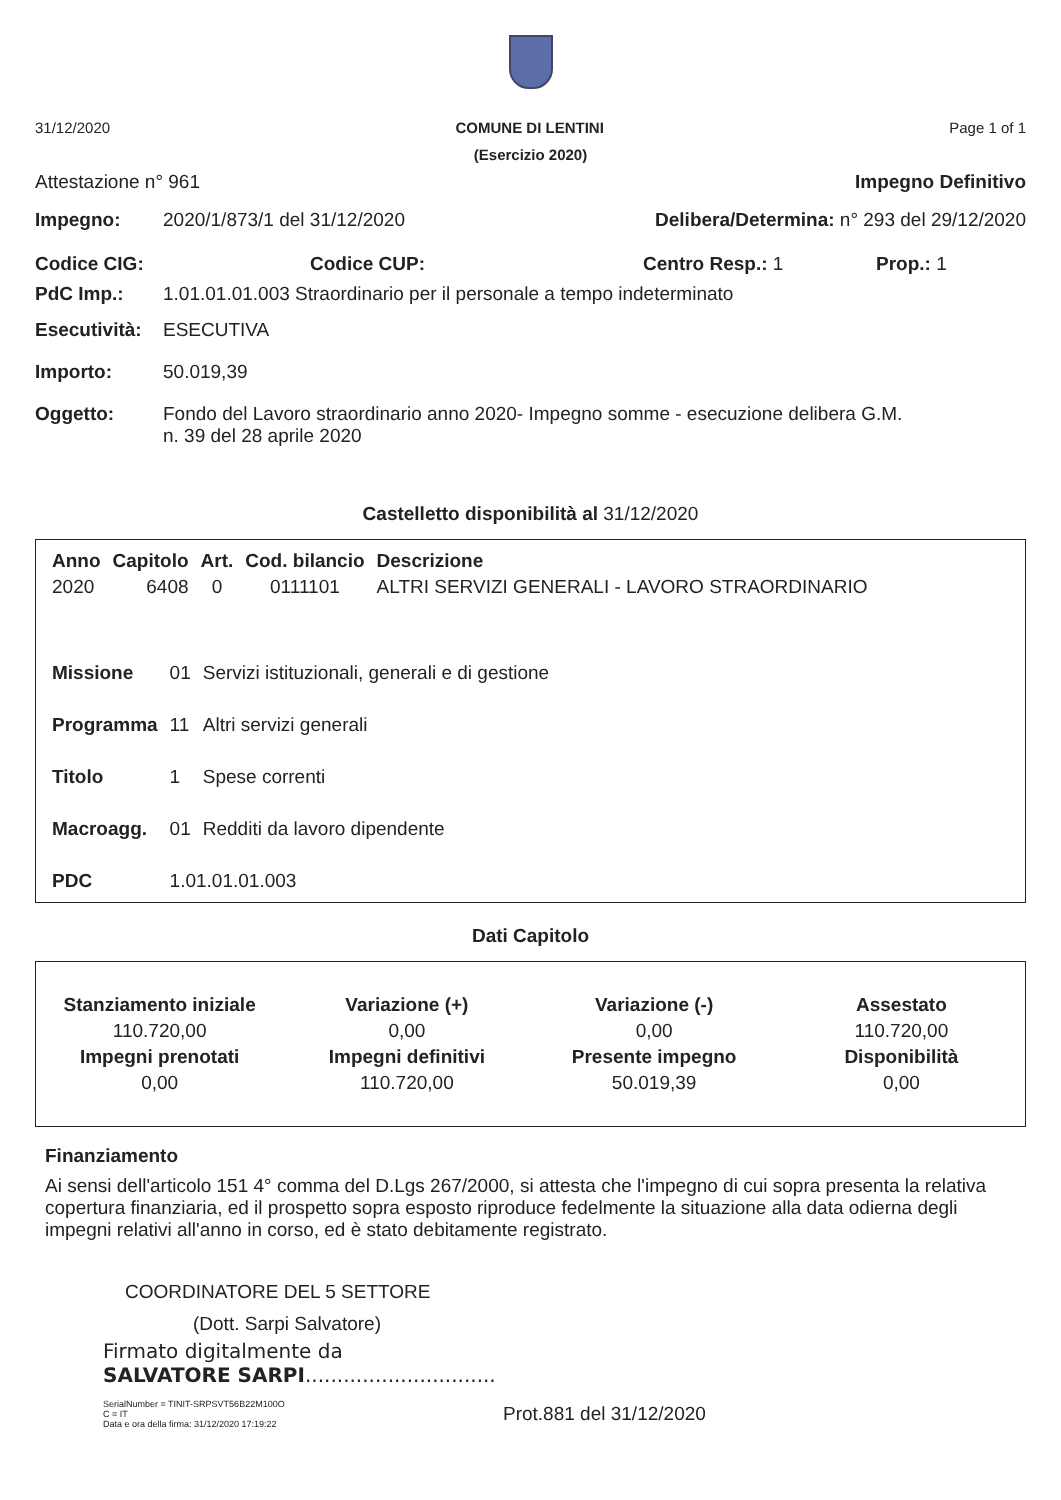31/12/2020 COMUNE DI LENTINI Page 1 of 1
(Esercizio 2020)
Attestazione n° 961 Impegno Definitivo
Impegno: 2020/1/873/1 del 31/12/2020 Delibera/Determina: n° 293 del 29/12/2020
Codice CIG: Codice CUP: Centro Resp.: 1 Prop.: 1
PdC Imp.: 1.01.01.01.003 Straordinario per il personale a tempo indeterminato
Esecutività: ESECUTIVA
Importo: 50.019,39
Oggetto: Fondo del Lavoro straordinario anno 2020- Impegno somme - esecuzione delibera G.M.
n. 39 del 28 aprile 2020
Castelletto disponibilità al 31/12/2020
| Anno | Capitolo | Art. | Cod. bilancio | Descrizione |
| --- | --- | --- | --- | --- |
| 2020 | 6408 | 0 | 0111101 | ALTRI SERVIZI GENERALI - LAVORO STRAORDINARIO |
| Missione | 01 | Servizi istituzionali, generali e di gestione |
| Programma | 11 | Altri servizi generali |
| Titolo | 1 | Spese correnti |
| Macroagg. | 01 | Redditi da lavoro dipendente |
| PDC | 1.01.01.01.003 | |
Dati Capitolo
| Stanziamento iniziale | Variazione (+) | Variazione (-) | Assestato |
| --- | --- | --- | --- |
| 110.720,00 | 0,00 | 0,00 | 110.720,00 |
| Impegni prenotati | Impegni definitivi | Presente impegno | Disponibilità |
| 0,00 | 110.720,00 | 50.019,39 | 0,00 |
Finanziamento
Ai sensi dell'articolo 151 4° comma del D.Lgs 267/2000, si attesta che l'impegno di cui sopra presenta la relativa copertura finanziaria, ed il prospetto sopra esposto riproduce fedelmente la situazione alla data odierna degli impegni relativi all'anno in corso, ed è stato debitamente registrato.
COORDINATORE DEL 5 SETTORE
(Dott. Sarpi Salvatore)
Firmato digitalmente da
SALVATORE SARPI..............................
SerialNumber = TINIT-SRPSVT56B22M100O
C = IT
Data e ora della firma: 31/12/2020 17:19:22
Prot.881 del 31/12/2020